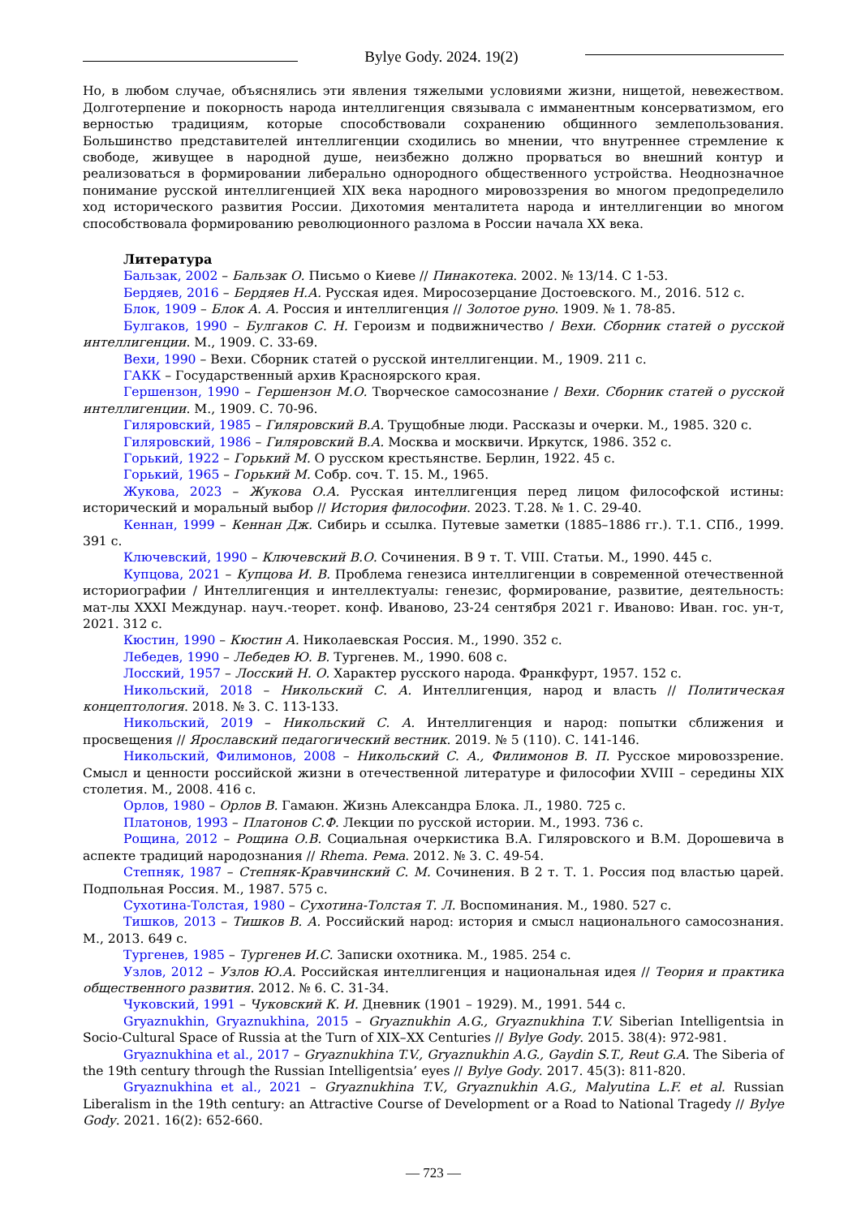Bylye Gody. 2024. 19(2)
Но, в любом случае, объяснялись эти явления тяжелыми условиями жизни, нищетой, невежеством. Долготерпение и покорность народа интеллигенция связывала с имманентным консерватизмом, его верностью традициям, которые способствовали сохранению общинного землепользования. Большинство представителей интеллигенции сходились во мнении, что внутреннее стремление к свободе, живущее в народной душе, неизбежно должно прорваться во внешний контур и реализоваться в формировании либерально однородного общественного устройства. Неоднозначное понимание русской интеллигенцией XIX века народного мировоззрения во многом предопределило ход исторического развития России. Дихотомия менталитета народа и интеллигенции во многом способствовала формированию революционного разлома в России начала XX века.
Литература
Бальзак, 2002 – Бальзак О. Письмо о Киеве // Пинакотека. 2002. № 13/14. С 1-53.
Бердяев, 2016 – Бердяев Н.А. Русская идея. Миросозерцание Достоевского. М., 2016. 512 с.
Блок, 1909 – Блок А. А. Россия и интеллигенция // Золотое руно. 1909. № 1. 78-85.
Булгаков, 1990 – Булгаков С. Н. Героизм и подвижничество / Вехи. Сборник статей о русской интеллигенции. М., 1909. С. 33-69.
Вехи, 1990 – Вехи. Сборник статей о русской интеллигенции. М., 1909. 211 с.
ГАКК – Государственный архив Красноярского края.
Гершензон, 1990 – Гершензон М.О. Творческое самосознание / Вехи. Сборник статей о русской интеллигенции. М., 1909. С. 70-96.
Гиляровский, 1985 – Гиляровский В.А. Трущобные люди. Рассказы и очерки. М., 1985. 320 с.
Гиляровский, 1986 – Гиляровский В.А. Москва и москвичи. Иркутск, 1986. 352 с.
Горький, 1922 – Горький М. О русском крестьянстве. Берлин, 1922. 45 с.
Горький, 1965 – Горький М. Собр. соч. Т. 15. М., 1965.
Жукова, 2023 – Жукова О.А. Русская интеллигенция перед лицом философской истины: исторический и моральный выбор // История философии. 2023. Т.28. № 1. С. 29-40.
Кеннан, 1999 – Кеннан Дж. Сибирь и ссылка. Путевые заметки (1885–1886 гг.). Т.1. СПб., 1999. 391 с.
Ключевский, 1990 – Ключевский В.О. Сочинения. В 9 т. Т. VIII. Статьи. М., 1990. 445 с.
Купцова, 2021 – Купцова И. В. Проблема генезиса интеллигенции в современной отечественной историографии / Интеллигенция и интеллектуалы: генезис, формирование, развитие, деятельность: мат-лы XXXI Междунар. науч.-теорет. конф. Иваново, 23-24 сентября 2021 г. Иваново: Иван. гос. ун-т, 2021. 312 с.
Кюстин, 1990 – Кюстин А. Николаевская Россия. М., 1990. 352 с.
Лебедев, 1990 – Лебедев Ю. В. Тургенев. М., 1990. 608 с.
Лосский, 1957 – Лосский Н. О. Характер русского народа. Франкфурт, 1957. 152 с.
Никольский, 2018 – Никольский С. А. Интеллигенция, народ и власть // Политическая концептология. 2018. № 3. С. 113-133.
Никольский, 2019 – Никольский С. А. Интеллигенция и народ: попытки сближения и просвещения // Ярославский педагогический вестник. 2019. № 5 (110). С. 141-146.
Никольский, Филимонов, 2008 – Никольский С. А., Филимонов В. П. Русское мировоззрение. Смысл и ценности российской жизни в отечественной литературе и философии XVIII – середины XIX столетия. М., 2008. 416 с.
Орлов, 1980 – Орлов В. Гамаюн. Жизнь Александра Блока. Л., 1980. 725 с.
Платонов, 1993 – Платонов С.Ф. Лекции по русской истории. М., 1993. 736 с.
Рощина, 2012 – Рощина О.В. Социальная очеркистика В.А. Гиляровского и В.М. Дорошевича в аспекте традиций народознания // Rhema. Рема. 2012. № 3. С. 49-54.
Степняк, 1987 – Степняк-Кравчинский С. М. Сочинения. В 2 т. Т. 1. Россия под властью царей. Подпольная Россия. М., 1987. 575 с.
Сухотина-Толстая, 1980 – Сухотина-Толстая Т. Л. Воспоминания. М., 1980. 527 с.
Тишков, 2013 – Тишков В. А. Российский народ: история и смысл национального самосознания. М., 2013. 649 с.
Тургенев, 1985 – Тургенев И.С. Записки охотника. М., 1985. 254 с.
Узлов, 2012 – Узлов Ю.А. Российская интеллигенция и национальная идея // Теория и практика общественного развития. 2012. № 6. С. 31-34.
Чуковский, 1991 – Чуковский К. И. Дневник (1901 – 1929). М., 1991. 544 с.
Gryaznukhin, Gryaznukhina, 2015 – Gryaznukhin A.G., Gryaznukhina T.V. Siberian Intelligentsia in Socio-Cultural Space of Russia at the Turn of XIX–XX Centuries // Bylye Gody. 2015. 38(4): 972-981.
Gryaznukhina et al., 2017 – Gryaznukhina T.V., Gryaznukhin A.G., Gaydin S.T., Reut G.A. The Siberia of the 19th century through the Russian Intelligentsia’ eyes // Bylye Gody. 2017. 45(3): 811-820.
Gryaznukhina et al., 2021 – Gryaznukhina T.V., Gryaznukhin A.G., Malyutina L.F. et al. Russian Liberalism in the 19th century: an Attractive Course of Development or a Road to National Tragedy // Bylye Gody. 2021. 16(2): 652-660.
— 723 —